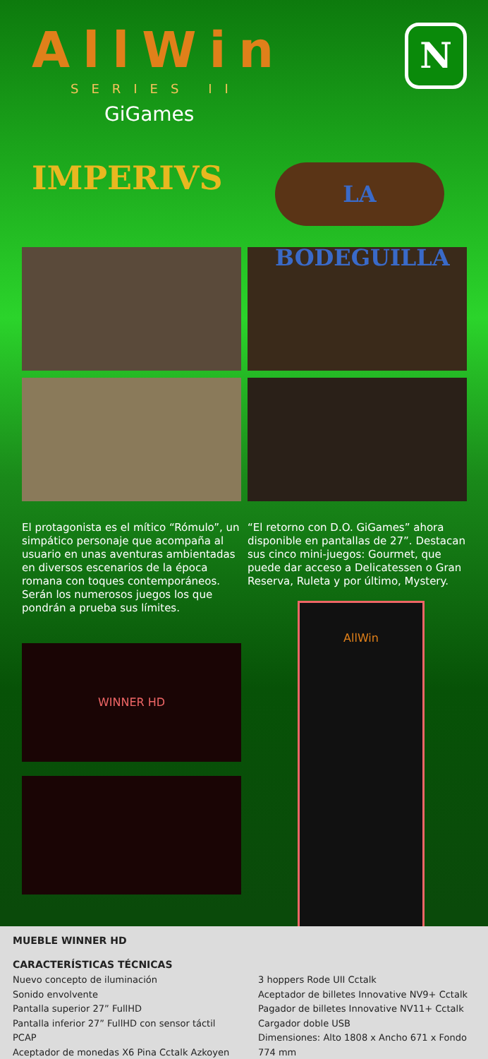AllWin
SERIES II
GiGames
N
IMPERIVS
LA BODEGUILLA
El protagonista es el mítico “Rómulo”, un simpático personaje que acompaña al usuario en unas aventuras ambientadas en diversos escenarios de la época romana con toques contemporáneos. Serán los numerosos juegos los que pondrán a prueba sus límites.
“El retorno con D.O. GiGames” ahora disponible en pantallas de 27”. Destacan sus cinco mini-juegos: Gourmet, que puede dar acceso a Delicatessen o Gran Reserva, Ruleta y por último, Mystery.
WINNER HD
AllWin
MUEBLE WINNER HD
CARACTERÍSTICAS TÉCNICAS
Nuevo concepto de iluminación
Sonido envolvente
Pantalla superior 27” FullHD
Pantalla inferior 27” FullHD con sensor táctil PCAP
Aceptador de monedas X6 Pina Cctalk Azkoyen
3 hoppers Rode UII Cctalk
Aceptador de billetes Innovative NV9+ Cctalk
Pagador de billetes Innovative NV11+ Cctalk
Cargador doble USB
Dimensiones: Alto 1808 x Ancho 671 x Fondo 774 mm